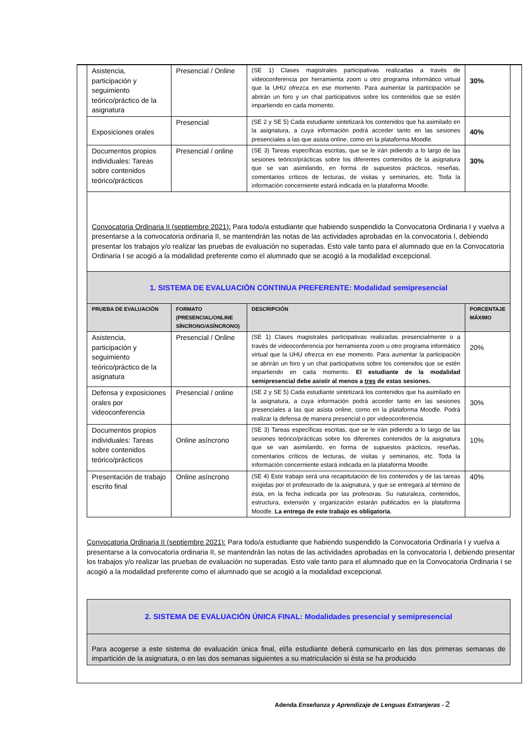| Asistencia, participación y seguimiento teórico/práctico de la asignatura | Presencial / Online | (SE 1) Clases magistrales participativas realizadas a través de videoconferencia por herramienta zoom u otro programa informático virtual que la UHU ofrezca en ese momento. Para aumentar la participación se abrirán un foro y un chat participativos sobre los contenidos que se estén impartiendo en cada momento. | 30% |
| Exposiciones orales | Presencial | (SE 2 y SE 5) Cada estudiante sintetizará los contenidos que ha asimilado en la asignatura, a cuya información podrá acceder tanto en las sesiones presenciales a las que asista online, como en la plataforma Moodle. | 40% |
| Documentos propios individuales: Tareas sobre contenidos teórico/prácticos | Presencial / online | (SE 3) Tareas específicas escritas, que se le irán pidiendo a lo largo de las sesiones teórico/prácticas sobre los diferentes contenidos de la asignatura que se van asimilando, en forma de supuestos prácticos, reseñas, comentarios críticos de lecturas, de visitas y seminarios, etc. Toda la información concerniente estará indicada en la plataforma Moodle. | 30% |
| Convocatoria Ordinaria II (septiembre 2021): Para todo/a estudiante que habiendo suspendido la Convocatoria Ordinaria I y vuelva a presentarse a la convocatoria ordinaria II, se mantendrán las notas de las actividades aprobadas en la convocatoria I, debiendo presentar los trabajos y/o realizar las pruebas de evaluación no superadas. Esto vale tanto para el alumnado que en la Convocatoria Ordinaria I se acogió a la modalidad preferente como el alumnado que se acogió a la modalidad excepcional. | | | |
| 1. SISTEMA DE EVALUACIÓN CONTINUA PREFERENTE: Modalidad semipresencial | | | |
| PRUEBA DE EVALUACIÓN | FORMATO (PRESENCIAL/ONLINE SÍNCRONO/ASÍNCRONO) | DESCRIPCIÓN | PORCENTAJE MÁXIMO |
| Asistencia, participación y seguimiento teórico/práctico de la asignatura | Presencial / Online | (SE 1) Clases magistrales participativas realizadas presencialmente o a través de videoconferencia por herramienta zoom u otro programa informático virtual que la UHU ofrezca en ese momento. Para aumentar la participación se abrirán un foro y un chat participativos sobre los contenidos que se estén impartiendo en cada momento. El estudiante de la modalidad semipresencial debe asistir al menos a tres de estas sesiones. | 20% |
| Defensa y exposiciones orales por videoconferencia | Presencial / online | (SE 2 y SE 5) Cada estudiante sintetizará los contenidos que ha asimilado en la asignatura, a cuya información podrá acceder tanto en las sesiones presenciales a las que asista online, como en la plataforma Moodle. Podrá realizar la defensa de manera presencial o por videoconferencia. | 30% |
| Documentos propios individuales: Tareas sobre contenidos teórico/prácticos | Online asíncrono | (SE 3) Tareas específicas escritas, que se le irán pidiendo a lo largo de las sesiones teórico/prácticas sobre los diferentes contenidos de la asignatura que se van asimilando, en forma de supuestos prácticos, reseñas, comentarios críticos de lecturas, de visitas y seminarios, etc. Toda la información concerniente estará indicada en la plataforma Moodle. | 10% |
| Presentación de trabajo escrito final | Online asíncrono | (SE 4) Este trabajo será una recapitulación de los contenidos y de las tareas exigidas por el profesorado de la asignatura, y que se entregará al término de ésta, en la fecha indicada por las profesoras. Su naturaleza, contenidos, estructura, extensión y organización estarán publicados en la plataforma Moodle. La entrega de este trabajo es obligatoria . | 40% |
Convocatoria Ordinaria II (septiembre 2021): Para todo/a estudiante que habiendo suspendido la Convocatoria Ordinaria I y vuelva a presentarse a la convocatoria ordinaria II, se mantendrán las notas de las actividades aprobadas en la convocatoria I, debiendo presentar los trabajos y/o realizar las pruebas de evaluación no superadas. Esto vale tanto para el alumnado que en la Convocatoria Ordinaria I se acogió a la modalidad preferente como el alumnado que se acogió a la modalidad excepcional.
| 2. SISTEMA DE EVALUACIÓN ÚNICA FINAL: Modalidades presencial y semipresencial |
| Para acogerse a este sistema de evaluación única final, el/la estudiante deberá comunicarlo en las dos primeras semanas de impartición de la asignatura, o en las dos semanas siguientes a su matriculación si ésta se ha producido |
Adenda Enseñanza y Aprendizaje de Lenguas Extranjeras - 2